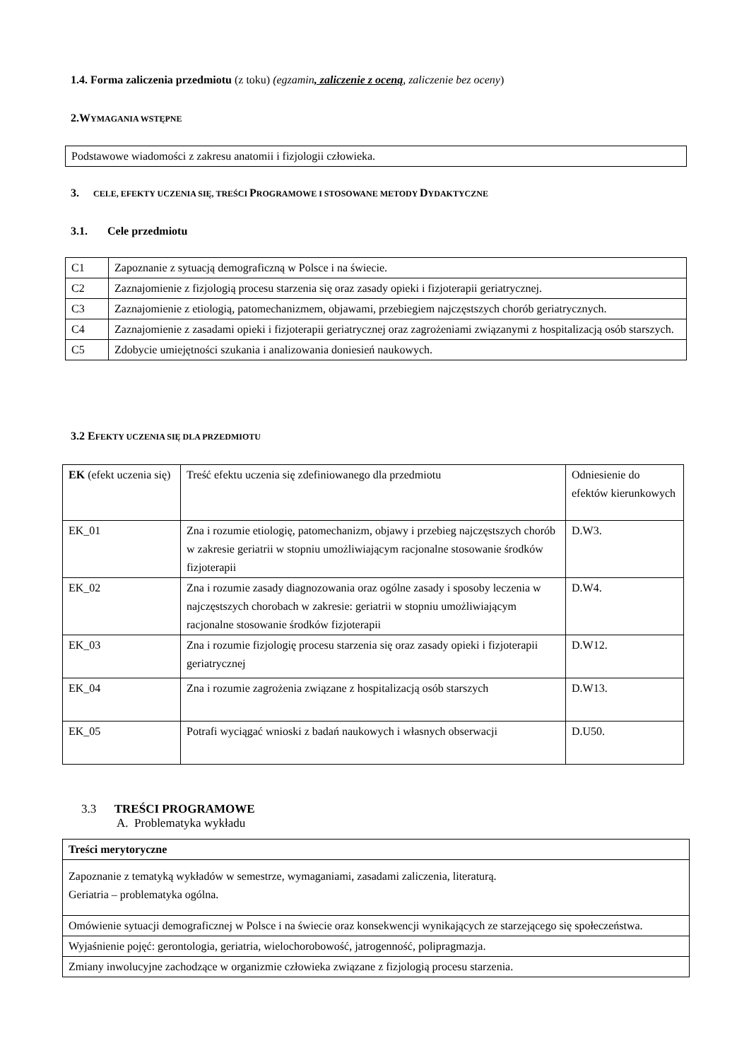1.4. Forma zaliczenia przedmiotu (z toku) (egzamin, zaliczenie z oceną, zaliczenie bez oceny)
2.W YMAGANIA WSTĘPNE
| Podstawowe wiadomości z zakresu anatomii i fizjologii człowieka. |
3. CELE, EFEKTY UCZENIA SIĘ, TREŚCI PROGRAMOWE I STOSOWANE METODY DYDAKTYCZNE
3.1. Cele przedmiotu
| C1 | Zapoznanie z sytuacją demograficzną w Polsce i na świecie. |
| C2 | Zaznajomienie z fizjologią procesu starzenia się oraz zasady opieki i fizjoterapii geriatrycznej. |
| C3 | Zaznajomienie z etiologią, patomechanizmem, objawami, przebiegiem najczęstszych chorób geriatrycznych. |
| C4 | Zaznajomienie z zasadami opieki i fizjoterapii geriatrycznej oraz zagrożeniami związanymi z hospitalizacją osób starszych. |
| C5 | Zdobycie umiejętności szukania i analizowania doniesień naukowych. |
3.2 E FEKTY UCZENIA SIĘ DLA PRZEDMIOTU
| EK (efekt uczenia się) | Treść efektu uczenia się zdefiniowanego dla przedmiotu | Odniesienie do efektów kierunkowych |
| EK_01 | Zna i rozumie etiologię, patomechanizm, objawy i przebieg najczęstszych chorób w zakresie geriatrii w stopniu umożliwiającym racjonalne stosowanie środków fizjoterapii | D.W3. |
| EK_02 | Zna i rozumie zasady diagnozowania oraz ogólne zasady i sposoby leczenia w najczęstszych chorobach w zakresie: geriatrii w stopniu umożliwiającym racjonalne stosowanie środków fizjoterapii | D.W4. |
| EK_03 | Zna i rozumie fizjologię procesu starzenia się oraz zasady opieki i fizjoterapii geriatrycznej | D.W12. |
| EK_04 | Zna i rozumie zagrożenia związane z hospitalizacją osób starszych | D.W13. |
| EK_05 | Potrafi wyciągać wnioski z badań naukowych i własnych obserwacji | D.U50. |
3.3 TREŚCI PROGRAMOWE
A. Problematyka wykładu
| Treści merytoryczne |
| Zapoznanie z tematyką wykładów w semestrze, wymaganiami, zasadami zaliczenia, literaturą. Geriatria – problematyka ogólna. |
| Omówienie sytuacji demograficznej w Polsce i na świecie oraz konsekwencji wynikających ze starzejącego się społeczeństwa. |
| Wyjaśnienie pojęć: gerontologia, geriatria, wielochorobowość, jatrogenność, polipragmazja. |
| Zmiany inwolucyjne zachodzące w organizmie człowieka związane z fizjologią procesu starzenia. |